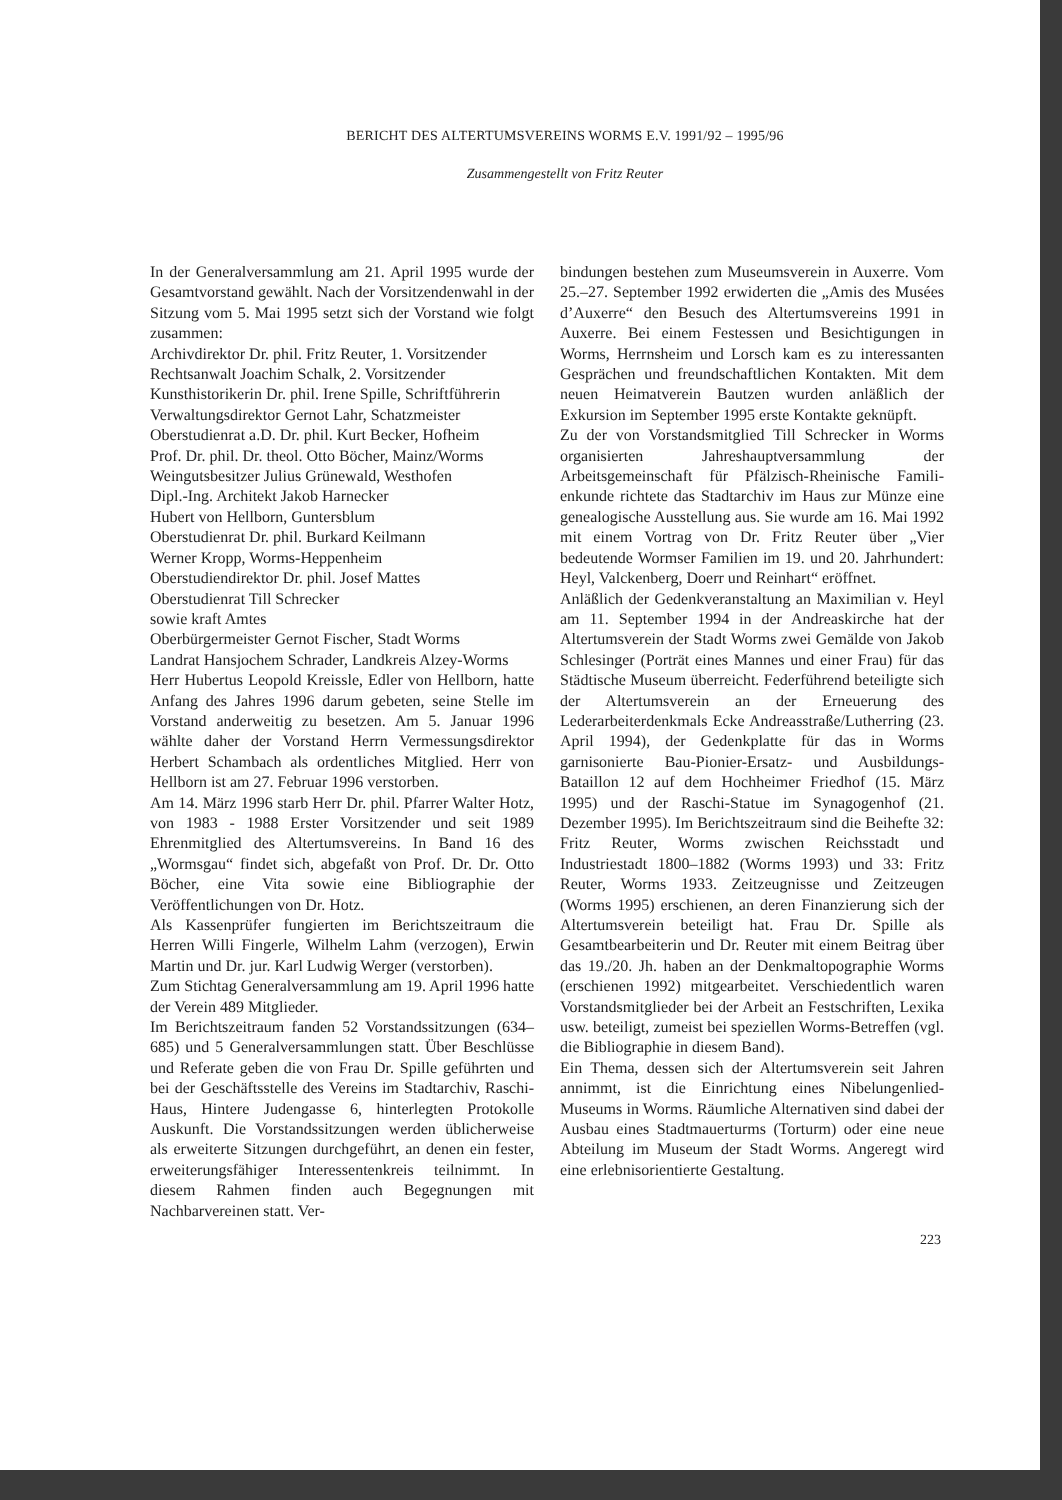BERICHT DES ALTERTUMSVEREINS WORMS E.V. 1991/92 – 1995/96
Zusammengestellt von Fritz Reuter
In der Generalversammlung am 21. April 1995 wurde der Gesamtvorstand gewählt. Nach der Vorsitzenden­wahl in der Sitzung vom 5. Mai 1995 setzt sich der Vorstand wie folgt zusammen:
Archivdirektor Dr. phil. Fritz Reuter, 1. Vorsitzender
Rechtsanwalt Joachim Schalk, 2. Vorsitzender
Kunsthistorikerin Dr. phil. Irene Spille, Schriftführerin
Verwaltungsdirektor Gernot Lahr, Schatzmeister
Oberstudienrat a.D. Dr. phil. Kurt Becker, Hofheim
Prof. Dr. phil. Dr. theol. Otto Böcher, Mainz/Worms
Weingutsbesitzer Julius Grünewald, Westhofen
Dipl.-Ing. Architekt Jakob Harnecker
Hubert von Hellborn, Guntersblum
Oberstudienrat Dr. phil. Burkard Keilmann
Werner Kropp, Worms-Heppenheim
Oberstudiendirektor Dr. phil. Josef Mattes
Oberstudienrat Till Schrecker
sowie kraft Amtes
Oberbürgermeister Gernot Fischer, Stadt Worms
Landrat Hansjochem Schrader, Landkreis Alzey-Worms
Herr Hubertus Leopold Kreissle, Edler von Hell­born, hatte Anfang des Jahres 1996 darum gebeten, seine Stelle im Vorstand anderweitig zu besetzen. Am 5. Januar 1996 wählte daher der Vorstand Herrn Ver­messungsdirektor Herbert Schambach als ordentli­ches Mitglied. Herr von Hellborn ist am 27. Februar 1996 verstorben.
Am 14. März 1996 starb Herr Dr. phil. Pfarrer Walter Hotz, von 1983 - 1988 Erster Vorsitzender und seit 1989 Ehrenmitglied des Altertumsvereins. In Band 16 des „Wormsgau“ findet sich, abgefaßt von Prof. Dr. Dr. Otto Böcher, eine Vita sowie eine Bibliographie der Veröffentlichungen von Dr. Hotz.
Als Kassenprüfer fungierten im Berichtszeitraum die Herren Willi Fingerle, Wilhelm Lahm (verzogen), Er­win Martin und Dr. jur. Karl Ludwig Werger (verstor­ben).
Zum Stichtag Generalversammlung am 19. April 1996 hatte der Verein 489 Mitglieder.
Im Berichtszeitraum fanden 52 Vorstandssitzungen (634–685) und 5 Generalversammlungen statt. Über Beschlüsse und Referate geben die von Frau Dr. Spille geführten und bei der Geschäftsstelle des Vereins im Stadtarchiv, Raschi-Haus, Hintere Judengasse 6, hin­terlegten Protokolle Auskunft. Die Vorstandssitzun­gen werden üblicherweise als erweiterte Sitzungen durchgeführt, an denen ein fester, erweiterungsfähiger Interessentenkreis teilnimmt. In diesem Rahmen finden auch Begegnungen mit Nachbarvereinen statt. Ver-
bindungen bestehen zum Museumsverein in Auxerre. Vom 25.–27. September 1992 erwiderten die „Amis des Musées d’Auxerre“ den Besuch des Altertumsver­eins 1991 in Auxerre. Bei einem Festessen und Besich­tigungen in Worms, Herrnsheim und Lorsch kam es zu interessanten Gesprächen und freundschaftlichen Kontakten. Mit dem neuen Heimatverein Bautzen wurden anläßlich der Exkursion im September 1995 erste Kontakte geknüpft.
Zu der von Vorstandsmitglied Till Schrecker in Worms organisierten Jahreshauptversammlung der Arbeitsgemeinschaft für Pfälzisch-Rheinische Famili­enkunde richtete das Stadtarchiv im Haus zur Münze eine genealogische Ausstellung aus. Sie wurde am 16. Mai 1992 mit einem Vortrag von Dr. Fritz Reuter über „Vier bedeutende Wormser Familien im 19. und 20. Jahrhundert: Heyl, Valckenberg, Doerr und Rein­hart“ eröffnet.
Anläßlich der Gedenkveranstaltung an Maximilian v. Heyl am 11. September 1994 in der Andreaskirche hat der Altertumsverein der Stadt Worms zwei Gemälde von Jakob Schlesinger (Porträt eines Mannes und einer Frau) für das Städtische Museum überreicht. Feder­führend beteiligte sich der Altertumsverein an der Er­neuerung des Lederarbeiterdenkmals Ecke Andreas­straße/Lutherring (23. April 1994), der Gedenkplatte für das in Worms garnisonierte Bau-Pionier-Ersatz- und Ausbildungs-Bataillon 12 auf dem Hochheimer Friedhof (15. März 1995) und der Raschi-Statue im Synagogenhof (21. Dezember 1995). Im Berichtszeit­raum sind die Beihefte 32: Fritz Reuter, Worms zwischen Reichsstadt und Industriestadt 1800–1882 (Worms 1993) und 33: Fritz Reuter, Worms 1933. Zeitzeugnis­se und Zeitzeugen (Worms 1995) erschienen, an deren Finanzierung sich der Altertumsverein beteiligt hat. Frau Dr. Spille als Gesamtbearbeiterin und Dr. Reuter mit einem Beitrag über das 19./20. Jh. haben an der Denkmaltopographie Worms (erschienen 1992) mit­gearbeitet. Verschiedentlich waren Vorstandsmitglie­der bei der Arbeit an Festschriften, Lexika usw. betei­ligt, zumeist bei speziellen Worms-Betreffen (vgl. die Bibliographie in diesem Band).
Ein Thema, dessen sich der Altertumsverein seit Jah­ren annimmt, ist die Einrichtung eines Nibelungen­lied-Museums in Worms. Räumliche Alternativen sind dabei der Ausbau eines Stadtmauerturms (Tor­turm) oder eine neue Abteilung im Museum der Stadt Worms. Angeregt wird eine erlebnisorientierte Ge­staltung.
223